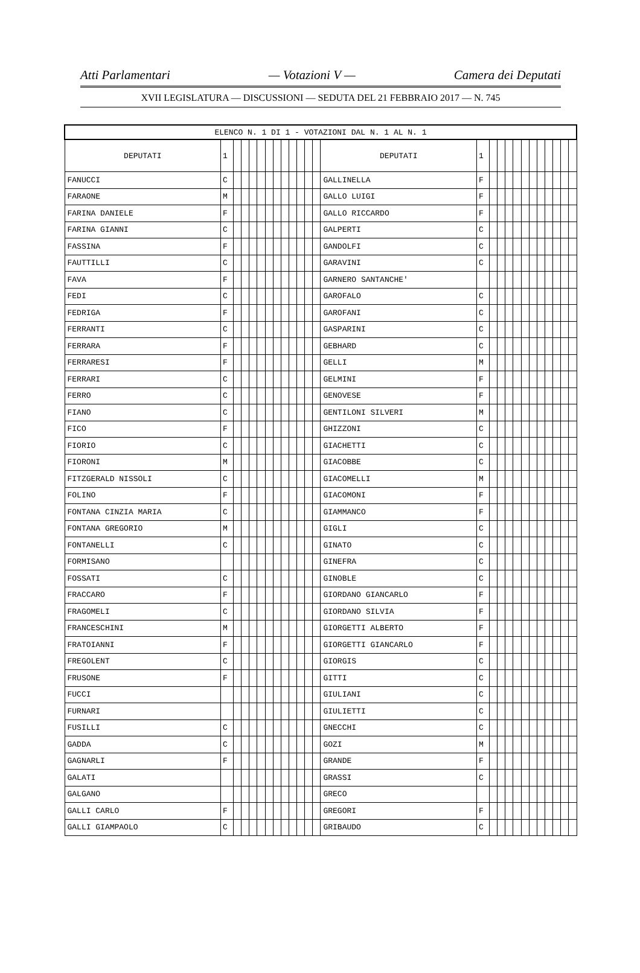Atti Parlamentari — Votazioni V — Camera dei Deputati
XVII LEGISLATURA — DISCUSSIONI — SEDUTA DEL 21 FEBBRAIO 2017 — N. 745
| ELENCO N. 1 DI 1 - VOTAZIONI DAL N. 1 AL N. 1 | | | | | | | | | | | | | | | | | | | | | | | | | |
| DEPUTATI | 1 | | | | | | | | | | | | DEPUTATI | 1 | | | | | | | | | | | |
| FANUCCI | C | | | | | | | | | | | | GALLINELLA | F | | | | | | | | | | | |
| FARAONE | M | | | | | | | | | | | | GALLO LUIGI | F | | | | | | | | | | | |
| FARINA DANIELE | F | | | | | | | | | | | | GALLO RICCARDO | F | | | | | | | | | | | |
| FARINA GIANNI | C | | | | | | | | | | | | GALPERTI | C | | | | | | | | | | | |
| FASSINA | F | | | | | | | | | | | | GANDOLFI | C | | | | | | | | | | | |
| FAUTTILLI | C | | | | | | | | | | | | GARAVINI | C | | | | | | | | | | | |
| FAVA | F | | | | | | | | | | | | GARNERO SANTANCHE' | | | | | | | | | | | | |
| FEDI | C | | | | | | | | | | | | GAROFALO | C | | | | | | | | | | | |
| FEDRIGA | F | | | | | | | | | | | | GAROFANI | C | | | | | | | | | | | |
| FERRANTI | C | | | | | | | | | | | | GASPARINI | C | | | | | | | | | | | |
| FERRARA | F | | | | | | | | | | | | GEBHARD | C | | | | | | | | | | | |
| FERRARESI | F | | | | | | | | | | | | GELLI | M | | | | | | | | | | | |
| FERRARI | C | | | | | | | | | | | | GELMINI | F | | | | | | | | | | | |
| FERRO | C | | | | | | | | | | | | GENOVESE | F | | | | | | | | | | | |
| FIANO | C | | | | | | | | | | | | GENTILONI SILVERI | M | | | | | | | | | | | |
| FICO | F | | | | | | | | | | | | GHIZZONI | C | | | | | | | | | | | |
| FIORIO | C | | | | | | | | | | | | GIACHETTI | C | | | | | | | | | | | |
| FIORONI | M | | | | | | | | | | | | GIACOBBE | C | | | | | | | | | | | |
| FITZGERALD NISSOLI | C | | | | | | | | | | | | GIACOMELLI | M | | | | | | | | | | | |
| FOLINO | F | | | | | | | | | | | | GIACOMONI | F | | | | | | | | | | | |
| FONTANA CINZIA MARIA | C | | | | | | | | | | | | GIAMMANCO | F | | | | | | | | | | | |
| FONTANA GREGORIO | M | | | | | | | | | | | | GIGLI | C | | | | | | | | | | | |
| FONTANELLI | C | | | | | | | | | | | | GINATO | C | | | | | | | | | | | |
| FORMISANO | | | | | | | | | | | | | GINEFRA | C | | | | | | | | | | | |
| FOSSATI | C | | | | | | | | | | | | GINOBLE | C | | | | | | | | | | | |
| FRACCARO | F | | | | | | | | | | | | GIORDANO GIANCARLO | F | | | | | | | | | | | |
| FRAGOMELI | C | | | | | | | | | | | | GIORDANO SILVIA | F | | | | | | | | | | | |
| FRANCESCHINI | M | | | | | | | | | | | | GIORGETTI ALBERTO | F | | | | | | | | | | | |
| FRATOIANNI | F | | | | | | | | | | | | GIORGETTI GIANCARLO | F | | | | | | | | | | | |
| FREGOLENT | C | | | | | | | | | | | | GIORGIS | C | | | | | | | | | | | |
| FRUSONE | F | | | | | | | | | | | | GITTI | C | | | | | | | | | | | |
| FUCCI | | | | | | | | | | | | | GIULIANI | C | | | | | | | | | | | |
| FURNARI | | | | | | | | | | | | | GIULIETTI | C | | | | | | | | | | | |
| FUSILLI | C | | | | | | | | | | | | GNECCHI | C | | | | | | | | | | | |
| GADDA | C | | | | | | | | | | | | GOZI | M | | | | | | | | | | | |
| GAGNARLI | F | | | | | | | | | | | | GRANDE | F | | | | | | | | | | | |
| GALATI | | | | | | | | | | | | | GRASSI | C | | | | | | | | | | | |
| GALGANO | | | | | | | | | | | | | GRECO | | | | | | | | | | | | |
| GALLI CARLO | F | | | | | | | | | | | | GREGORI | F | | | | | | | | | | | |
| GALLI GIAMPAOLO | C | | | | | | | | | | | | GRIBAUDO | C | | | | | | | | | | | |